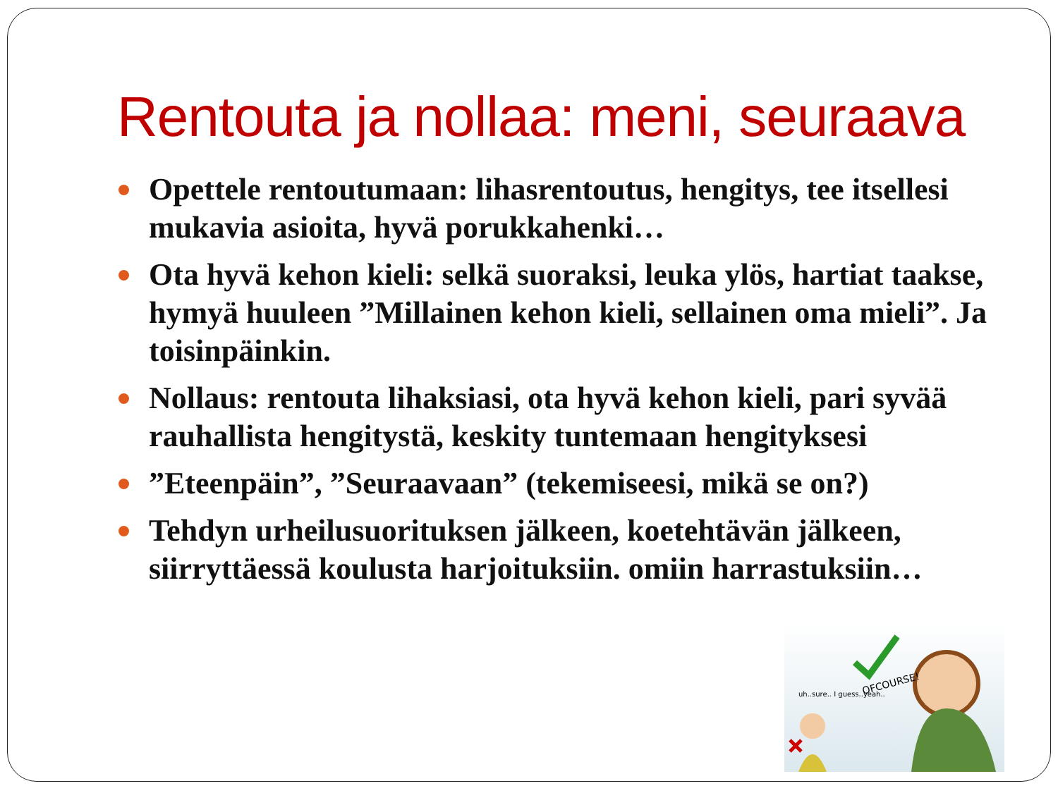Rentouta ja nollaa: meni, seuraava
Opettele rentoutumaan: lihasrentoutus, hengitys, tee itsellesi mukavia asioita, hyvä porukkahenki…
Ota hyvä kehon kieli: selkä suoraksi, leuka ylös, hartiat taakse, hymyä huuleen ”Millainen kehon kieli, sellainen oma mieli”. Ja toisinpäinkin.
Nollaus: rentouta lihaksiasi, ota hyvä kehon kieli, pari syvää rauhallista hengitystä, keskity tuntemaan hengityksesi
”Eteenpäin”, ”Seuraavaan” (tekemiseesi, mikä se on?)
Tehdyn urheilusuorituksen jälkeen, koetehtävän jälkeen, siirryttäessä koulusta harjoituksiin. omiin harrastuksiin…
OFCOURSE!
uh..sure.. I guess..yeah..